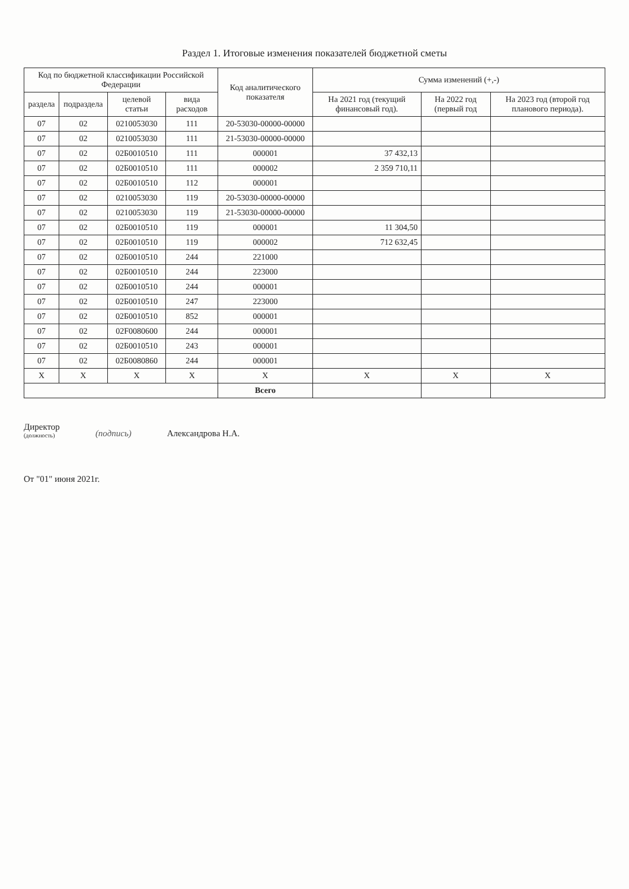Раздел 1. Итоговые изменения показателей бюджетной сметы
| Код по бюджетной классификации Российской Федерации | | | | Код аналитического показателя | Сумма изменений (+,-) | | |
| --- | --- | --- | --- | --- | --- | --- | --- |
| раздела | подраздела | целевой статьи | вида расходов | | На 2021 год (текущий финансовый год). | На 2022 год (первый год | На 2023 год (второй год планового периода). |
| 07 | 02 | 0210053030 | 111 | 20-53030-00000-00000 | | | |
| 07 | 02 | 0210053030 | 111 | 21-53030-00000-00000 | | | |
| 07 | 02 | 02Б0010510 | 111 | 000001 | 37 432,13 | | |
| 07 | 02 | 02Б0010510 | 111 | 000002 | 2 359 710,11 | | |
| 07 | 02 | 02Б0010510 | 112 | 000001 | | | |
| 07 | 02 | 0210053030 | 119 | 20-53030-00000-00000 | | | |
| 07 | 02 | 0210053030 | 119 | 21-53030-00000-00000 | | | |
| 07 | 02 | 02Б0010510 | 119 | 000001 | 11 304,50 | | |
| 07 | 02 | 02Б0010510 | 119 | 000002 | 712 632,45 | | |
| 07 | 02 | 02Б0010510 | 244 | 221000 | | | |
| 07 | 02 | 02Б0010510 | 244 | 223000 | | | |
| 07 | 02 | 02Б0010510 | 244 | 000001 | | | |
| 07 | 02 | 02Б0010510 | 247 | 223000 | | | |
| 07 | 02 | 02Б0010510 | 852 | 000001 | | | |
| 07 | 02 | 02F0080600 | 244 | 000001 | | | |
| 07 | 02 | 02Б0010510 | 243 | 000001 | | | |
| 07 | 02 | 02Б0080860 | 244 | 000001 | | | |
| X | X | X | X | X | X | X | X |
| | | | | Всего | | | |
Директор
(должность)
(подпись)
Александрова Н.А.
От "01" июня 2021г.